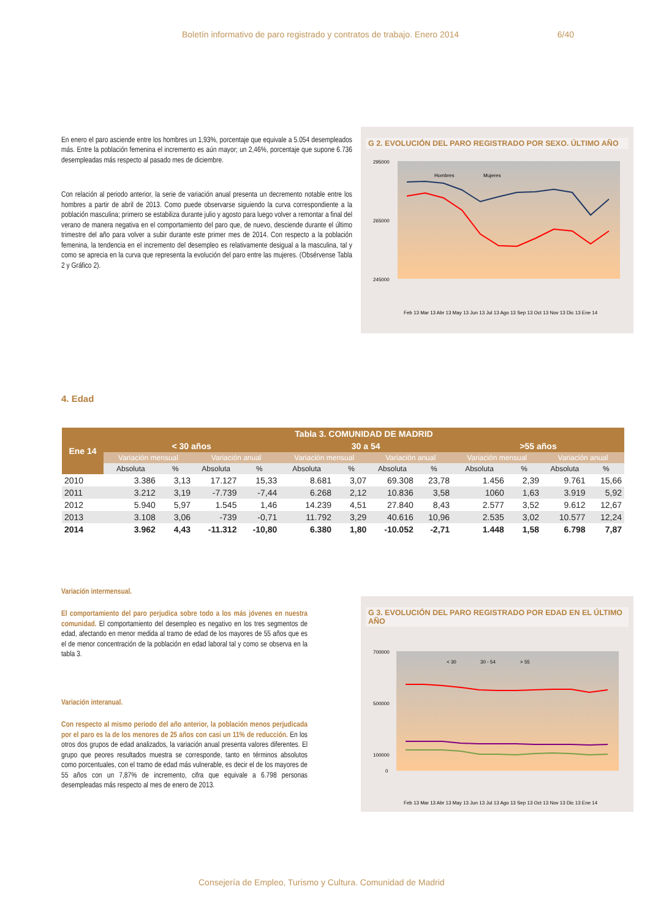Boletín informativo de paro registrado y contratos de trabajo. Enero 2014 6/40
En enero el paro asciende entre los hombres un 1,93%, porcentaje que equivale a 5.054 desempleados más. Entre la población femenina el incremento es aún mayor; un 2,46%, porcentaje que supone 6.736 desempleadas más respecto al pasado mes de diciembre.
Con relación al periodo anterior, la serie de variación anual presenta un decremento notable entre los hombres a partir de abril de 2013. Como puede observarse siguiendo la curva correspondiente a la población masculina; primero se estabiliza durante julio y agosto para luego volver a remontar a final del verano de manera negativa en el comportamiento del paro que, de nuevo, desciende durante el último trimestre del año para volver a subir durante este primer mes de 2014. Con respecto a la población femenina, la tendencia en el incremento del desempleo es relativamente desigual a la masculina, tal y como se aprecia en la curva que representa la evolución del paro entre las mujeres. (Obsérvense Tabla 2 y Gráfico 2).
G 2. EVOLUCIÓN DEL PARO REGISTRADO POR SEXO. ÚLTIMO AÑO
295000
265000
245000
Hombres
Mujeres
Feb 13 Mar 13 Abr 13 May 13 Jun 13 Jul 13 Ago 13 Sep 13 Oct 13 Nov 13 Dic 13 Ene 14
4. Edad
| Ene 14 | Tabla 3. COMUNIDAD DE MADRID | | | | | | | | | | | |
| --- | --- | --- | --- | --- | --- | --- | --- | --- | --- | --- | --- | --- |
| | < 30 años | | | | 30 a 54 | | | | >55 años | | | |
| | Variación mensual | | Variación anual | | Variación mensual | | Variación anual | | Variación mensual | | Variación anual | |
| | Absoluta | % | Absoluta | % | Absoluta | % | Absoluta | % | Absoluta | % | Absoluta | % |
| 2010 | 3.386 | 3,13 | 17.127 | 15,33 | 8.681 | 3,07 | 69.308 | 23,78 | 1.456 | 2,39 | 9.761 | 15,66 |
| 2011 | 3.212 | 3,19 | -7.739 | -7,44 | 6.268 | 2,12 | 10.836 | 3,58 | 1060 | 1,63 | 3.919 | 5,92 |
| 2012 | 5.940 | 5,97 | 1.545 | 1,46 | 14.239 | 4,51 | 27.840 | 8,43 | 2.577 | 3,52 | 9.612 | 12,67 |
| 2013 | 3.108 | 3,06 | -739 | -0,71 | 11.792 | 3,29 | 40.616 | 10,96 | 2.535 | 3,02 | 10.577 | 12,24 |
| 2014 | 3.962 | 4,43 | -11.312 | -10,80 | 6.380 | 1,80 | -10.052 | -2,71 | 1.448 | 1,58 | 6.798 | 7,87 |
Variación intermensual.
El comportamiento del paro perjudica sobre todo a los más jóvenes en nuestra comunidad. El comportamiento del desempleo es negativo en los tres segmentos de edad, afectando en menor medida al tramo de edad de los mayores de 55 años que es el de menor concentración de la población en edad laboral tal y como se observa en la tabla 3.
Variación interanual.
Con respecto al mismo periodo del año anterior, la población menos perjudicada por el paro es la de los menores de 25 años con casi un 11% de reducción. En los otros dos grupos de edad analizados, la variación anual presenta valores diferentes. El grupo que peores resultados muestra se corresponde, tanto en términos absolutos como porcentuales, con el tramo de edad más vulnerable, es decir el de los mayores de 55 años con un 7,87% de incremento, cifra que equivale a 6.798 personas desempleadas más respecto al mes de enero de 2013.
G 3. EVOLUCIÓN DEL PARO REGISTRADO POR EDAD EN EL ÚLTIMO AÑO
700000
500000
100000
0
< 30
30 - 54
> 55
Feb 13 Mar 13 Abr 13 May 13 Jun 13 Jul 13 Ago 13 Sep 13 Oct 13 Nov 13 Dic 13 Ene 14
Consejería de Empleo, Turismo y Cultura. Comunidad de Madrid